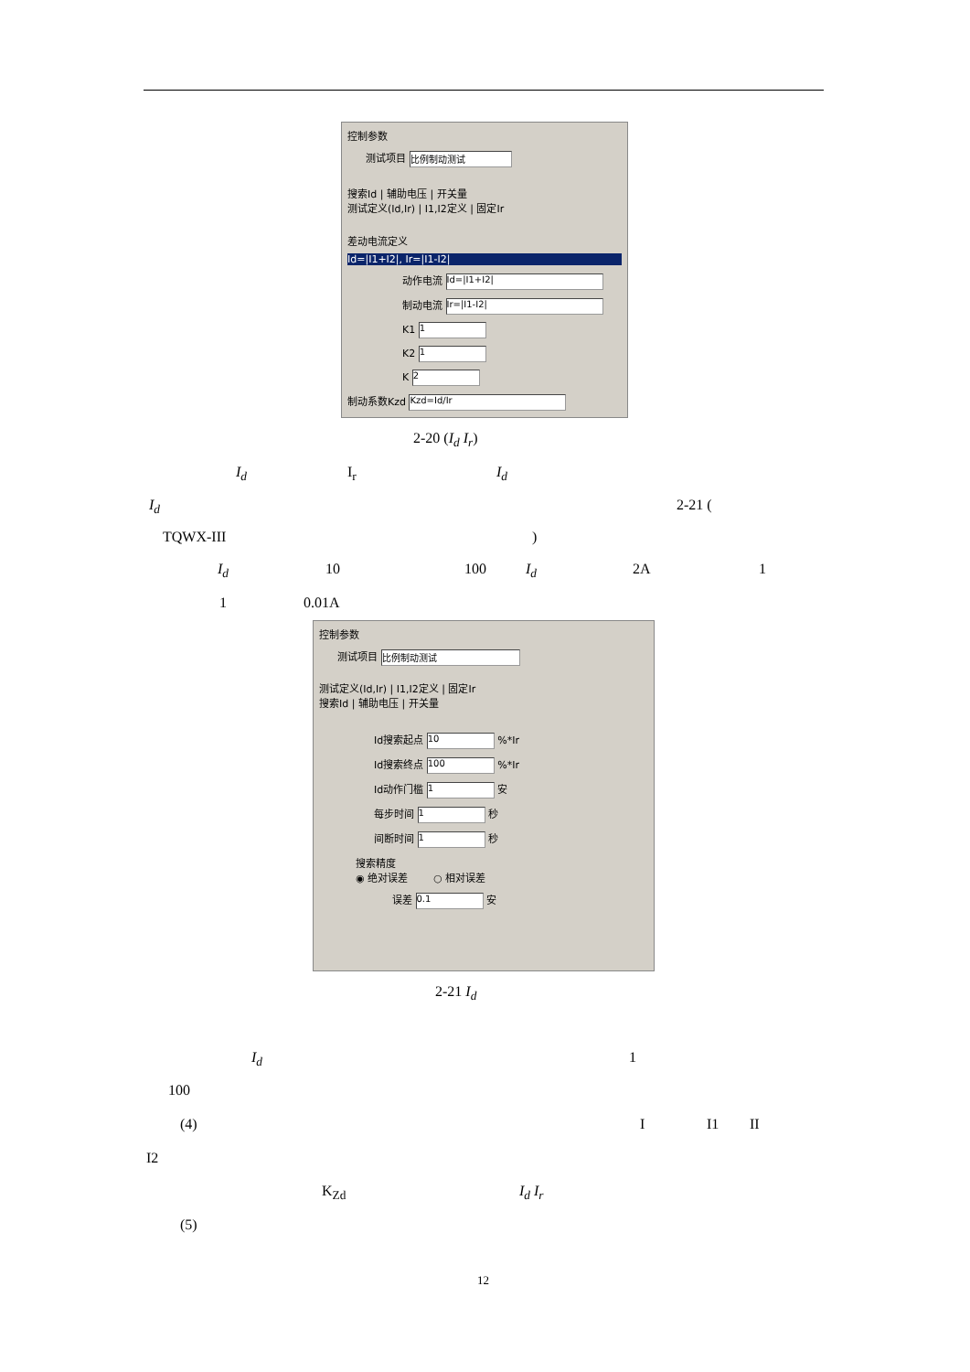控制参数
测试项目 比例制动测试
搜索Id | 辅助电压 | 开关量
测试定义(Id,Ir) | I1,I2定义 | 固定Ir
差动电流定义
Id=|I1+I2|, Ir=|I1-I2|
动作电流 Id=|I1+I2|
制动电流 Ir=|I1-I2|
K1 1
K2 1
K 2
制动系数Kzd Kzd=Id/Ir
2-20 (I<sub>d</sub> I<sub>r</sub>)
I<sub>d</sub> I<sub>r</sub> I<sub>d</sub>
I<sub>d</sub> 2-21 (
TQWX-III )
I<sub>d</sub> 10 100 I<sub>d</sub> 2A 1
1 0.01A
控制参数
测试项目 比例制动测试
测试定义(Id,Ir) | I1,I2定义 | 固定Ir
搜索Id | 辅助电压 | 开关量
Id搜索起点 10 %*Ir
Id搜索终点 100 %*Ir
Id动作门槛 1 安
每步时间 1 秒
间断时间 1 秒
搜索精度
◉ 绝对误差 ○ 相对误差
误差 0.1 安
2-21 I<sub>d</sub>
I<sub>d</sub> 1
100
(4) I I1 II
I2
K<sub>Zd</sub> I<sub>d</sub> I<sub>r</sub>
(5)
12